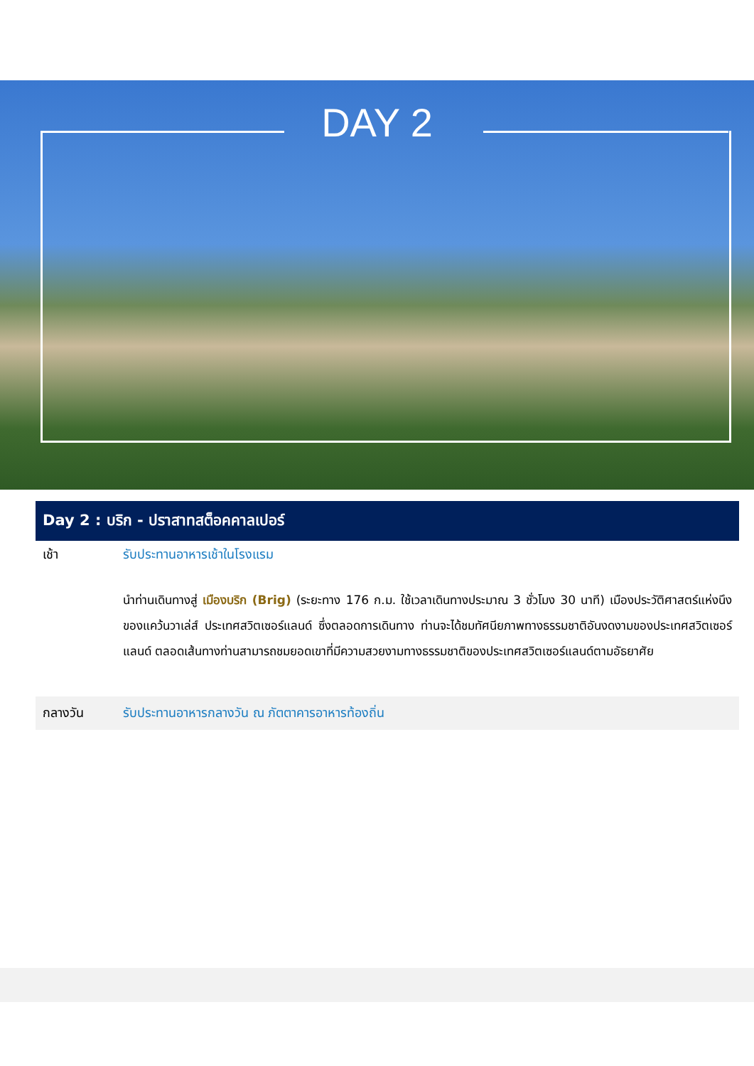DAY 2
Day 2 : บริก - ปราสาทสต็อคคาลเปอร์
เช้า รับประทานอาหารเช้าในโรงแรม
นำท่านเดินทางสู่ เมืองบริก (Brig) (ระยะทาง 176 ก.ม. ใช้เวลาเดินทางประมาณ 3 ชั่วโมง 30 นาที) เมืองประวัติศาสตร์แห่งนึงของแคว้นวาเล่ส์ ประเทศสวิตเซอร์แลนด์ ซึ่งตลอดการเดินทาง ท่านจะได้ชมทัศนียภาพทางธรรมชาติอันงดงามของประเทศสวิตเซอร์แลนด์ ตลอดเส้นทางท่านสามารถชมยอดเขาที่มีความสวยงามทางธรรมชาติของประเทศสวิตเซอร์แลนด์ตามอัธยาศัย
กลางวัน รับประทานอาหารกลางวัน ณ ภัตตาคารอาหารท้องถิ่น